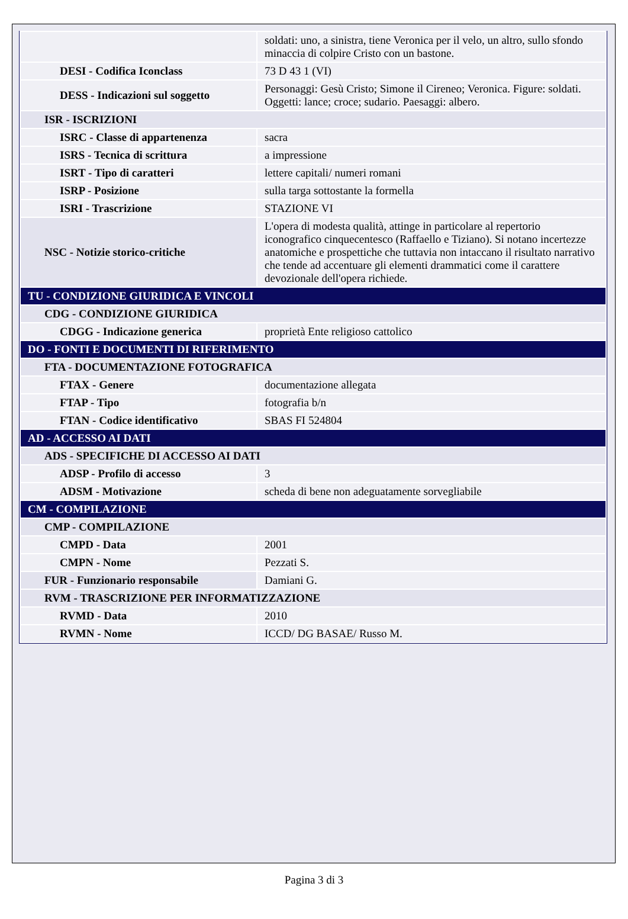| | soldati: uno, a sinistra, tiene Veronica per il velo, un altro, sullo sfondo minaccia di colpire Cristo con un bastone. |
| DESI - Codifica Iconclass | 73 D 43 1 (VI) |
| DESS - Indicazioni sul soggetto | Personaggi: Gesù Cristo; Simone il Cireneo; Veronica. Figure: soldati. Oggetti: lance; croce; sudario. Paesaggi: albero. |
| ISR - ISCRIZIONI | |
| ISRC - Classe di appartenenza | sacra |
| ISRS - Tecnica di scrittura | a impressione |
| ISRT - Tipo di caratteri | lettere capitali/ numeri romani |
| ISRP - Posizione | sulla targa sottostante la formella |
| ISRI - Trascrizione | STAZIONE VI |
| NSC - Notizie storico-critiche | L'opera di modesta qualità, attinge in particolare al repertorio iconografico cinquecentesco (Raffaello e Tiziano). Si notano incertezze anatomiche e prospettiche che tuttavia non intaccano il risultato narrativo che tende ad accentuare gli elementi drammatici come il carattere devozionale dell'opera richiede. |
| TU - CONDIZIONE GIURIDICA E VINCOLI | |
| CDG - CONDIZIONE GIURIDICA | |
| CDGG - Indicazione generica | proprietà Ente religioso cattolico |
| DO - FONTI E DOCUMENTI DI RIFERIMENTO | |
| FTA - DOCUMENTAZIONE FOTOGRAFICA | |
| FTAX - Genere | documentazione allegata |
| FTAP - Tipo | fotografia b/n |
| FTAN - Codice identificativo | SBAS FI 524804 |
| AD - ACCESSO AI DATI | |
| ADS - SPECIFICHE DI ACCESSO AI DATI | |
| ADSP - Profilo di accesso | 3 |
| ADSM - Motivazione | scheda di bene non adeguatamente sorvegliabile |
| CM - COMPILAZIONE | |
| CMP - COMPILAZIONE | |
| CMPD - Data | 2001 |
| CMPN - Nome | Pezzati S. |
| FUR - Funzionario responsabile | Damiani G. |
| RVM - TRASCRIZIONE PER INFORMATIZZAZIONE | |
| RVMD - Data | 2010 |
| RVMN - Nome | ICCD/ DG BASAE/ Russo M. |
Pagina 3 di 3